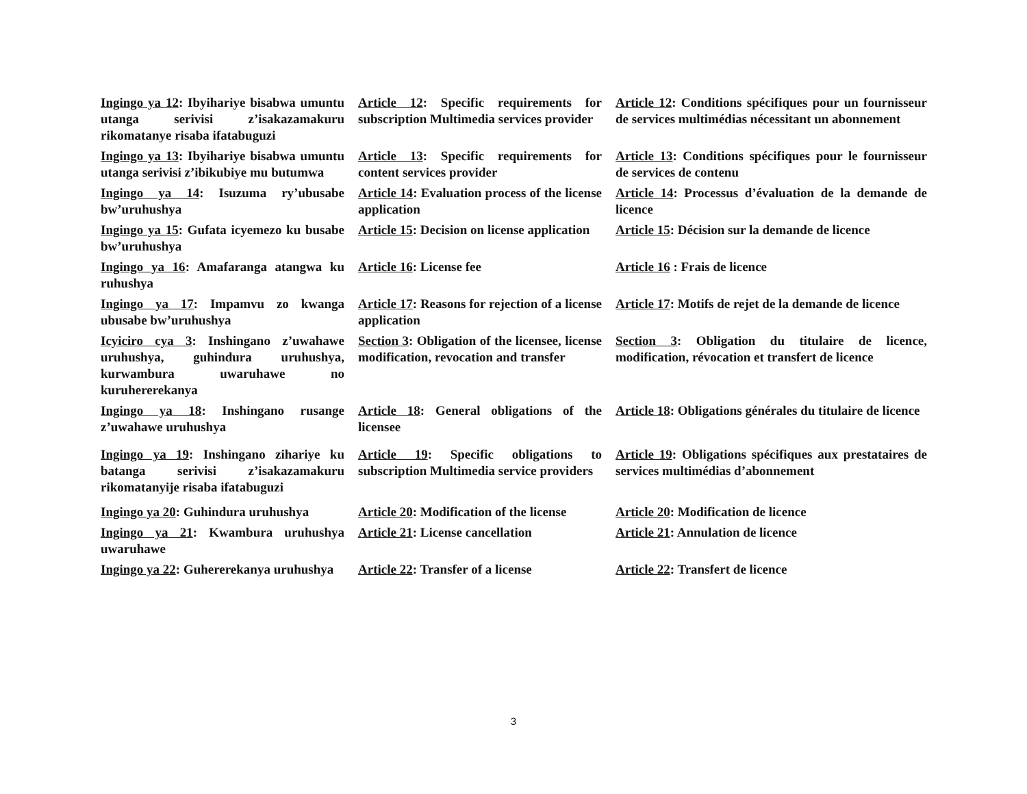Ingingo ya 12: Ibyihariye bisabwa umuntu utanga serivisi z’isakazamakuru rikomatanye risaba ifatabuguzi
Article 12: Specific requirements for subscription Multimedia services provider
Article 12: Conditions spécifiques pour un fournisseur de services multimédias nécessitant un abonnement
Ingingo ya 13: Ibyihariye bisabwa umuntu utanga serivisi z’ibikubiye mu butumwa
Article 13: Specific requirements for content services provider
Article 13: Conditions spécifiques pour le fournisseur de services de contenu
Ingingo ya 14: Isuzuma ry’ubusabe bw’uruhushya
Article 14: Evaluation process of the license application
Article 14: Processus d’évaluation de la demande de licence
Ingingo ya 15: Gufata icyemezo ku busabe bw’uruhushya
Article 15: Decision on license application
Article 15: Décision sur la demande de licence
Ingingo ya 16: Amafaranga atangwa ku ruhushya
Article 16: License fee Article 16 : Frais de licence
Ingingo ya 17: Impamvu zo kwanga ubusabe bw’uruhushya
Article 17: Reasons for rejection of a license application
Article 17: Motifs de rejet de la demande de licence
Icyiciro cya 3: Inshingano z’uwahawe uruhushya, guhindura uruhushya, kurwambura uwaruhawe no kuruhererekanya
Section 3: Obligation of the licensee, license modification, revocation and transfer
Section 3: Obligation du titulaire de licence, modification, révocation et transfert de licence
Ingingo ya 18: Inshingano rusange z’uwahawe uruhushya
Article 18: General obligations of the licensee
Article 18: Obligations générales du titulaire de licence
Ingingo ya 19: Inshingano zihariye ku batanga serivisi z’isakazamakuru rikomatanyije risaba ifatabuguzi
Article 19: Specific obligations to subscription Multimedia service providers
Article 19: Obligations spécifiques aux prestataires de services multimédias d’abonnement
Ingingo ya 20: Guhindura uruhushya
Article 20: Modification of the license
Article 20: Modification de licence
Ingingo ya 21: Kwambura uruhushya uwaruhawe
Article 21: License cancellation
Article 21: Annulation de licence
Ingingo ya 22: Guhererekanya uruhushya
Article 22: Transfer of a license
Article 22: Transfert de licence
3